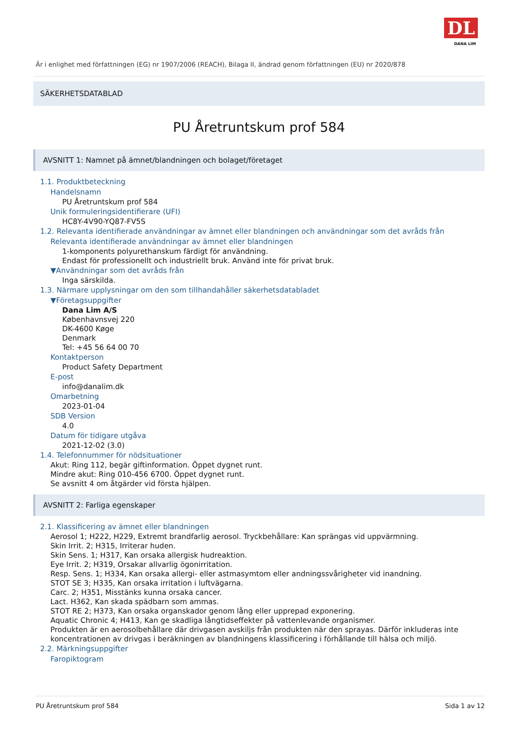DL
DANA LIM
Är i enlighet med författningen (EG) nr 1907/2006 (REACH), Bilaga II, ändrad genom författningen (EU) nr 2020/878
SÄKERHETSDATABLAD
PU Åretruntskum prof 584
AVSNITT 1: Namnet på ämnet/blandningen och bolaget/företaget
1.1. Produktbeteckning
Handelsnamn
PU Åretruntskum prof 584
Unik formuleringsidentifierare (UFI)
HC8Y-4V90-YQ87-FV5S
1.2. Relevanta identifierade användningar av ämnet eller blandningen och användningar som det avråds från
Relevanta identifierade användningar av ämnet eller blandningen
1-komponents polyurethanskum färdigt för användning.
Endast för professionellt och industriellt bruk. Använd inte för privat bruk.
▼Användningar som det avråds från
Inga särskilda.
1.3. Närmare upplysningar om den som tillhandahåller säkerhetsdatabladet
▼Företagsuppgifter
Dana Lim A/S
Københavnsvej 220
DK-4600 Køge
Denmark
Tel: +45 56 64 00 70
Kontaktperson
Product Safety Department
E-post
info@danalim.dk
Omarbetning
2023-01-04
SDB Version
4.0
Datum för tidigare utgåva
2021-12-02 (3.0)
1.4. Telefonnummer för nödsituationer
Akut: Ring 112, begär giftinformation. Öppet dygnet runt.
Mindre akut: Ring 010-456 6700. Öppet dygnet runt.
Se avsnitt 4 om åtgärder vid första hjälpen.
AVSNITT 2: Farliga egenskaper
2.1. Klassificering av ämnet eller blandningen
Aerosol 1; H222, H229, Extremt brandfarlig aerosol. Tryckbehållare: Kan sprängas vid uppvärmning.
Skin Irrit. 2; H315, Irriterar huden.
Skin Sens. 1; H317, Kan orsaka allergisk hudreaktion.
Eye Irrit. 2; H319, Orsakar allvarlig ögonirritation.
Resp. Sens. 1; H334, Kan orsaka allergi- eller astmasymtom eller andningssvårigheter vid inandning.
STOT SE 3; H335, Kan orsaka irritation i luftvägarna.
Carc. 2; H351, Misstänks kunna orsaka cancer.
Lact. H362, Kan skada spädbarn som ammas.
STOT RE 2; H373, Kan orsaka organskador genom lång eller upprepad exponering.
Aquatic Chronic 4; H413, Kan ge skadliga långtidseffekter på vattenlevande organismer.
Produkten är en aerosolbehållare där drivgasen avskiljs från produkten när den sprayas. Därför inkluderas inte koncentrationen av drivgas i beräkningen av blandningens klassificering i förhållande till hälsa och miljö.
2.2. Märkningsuppgifter
Faropiktogram
PU Åretruntskum prof 584 Sida 1 av 12